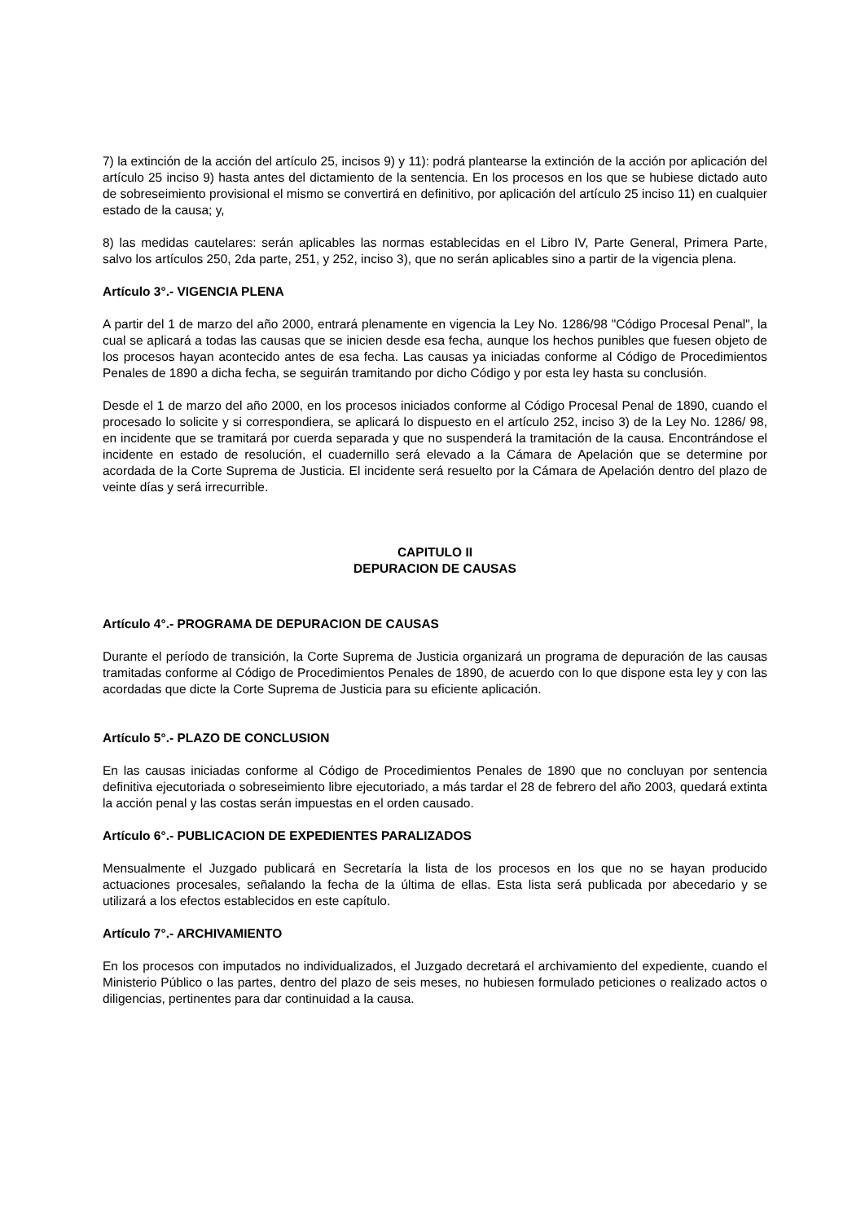7) la extinción de la acción del artículo 25, incisos 9) y 11): podrá plantearse la extinción de la acción por aplicación del artículo 25 inciso 9) hasta antes del dictamiento de la sentencia. En los procesos en los que se hubiese dictado auto de sobreseimiento provisional el mismo se convertirá en definitivo, por aplicación del artículo 25 inciso 11) en cualquier estado de la causa; y,
8) las medidas cautelares: serán aplicables las normas establecidas en el Libro IV, Parte General, Primera Parte, salvo los artículos 250, 2da parte, 251, y 252, inciso 3), que no serán aplicables sino a partir de la vigencia plena.
Artículo 3°.- VIGENCIA PLENA
A partir del 1 de marzo del año 2000, entrará plenamente en vigencia la Ley No. 1286/98 "Código Procesal Penal", la cual se aplicará a todas las causas que se inicien desde esa fecha, aunque los hechos punibles que fuesen objeto de los procesos hayan acontecido antes de esa fecha. Las causas ya iniciadas conforme al Código de Procedimientos Penales de 1890 a dicha fecha, se seguirán tramitando por dicho Código y por esta ley hasta su conclusión.
Desde el 1 de marzo del año 2000, en los procesos iniciados conforme al Código Procesal Penal de 1890, cuando el procesado lo solicite y si correspondiera, se aplicará lo dispuesto en el artículo 252, inciso 3) de la Ley No. 1286/ 98, en incidente que se tramitará por cuerda separada y que no suspenderá la tramitación de la causa. Encontrándose el incidente en estado de resolución, el cuadernillo será elevado a la Cámara de Apelación que se determine por acordada de la Corte Suprema de Justicia. El incidente será resuelto por la Cámara de Apelación dentro del plazo de veinte días y será irrecurrible.
CAPITULO II
DEPURACION DE CAUSAS
Artículo 4°.- PROGRAMA DE DEPURACION DE CAUSAS
Durante el período de transición, la Corte Suprema de Justicia organizará un programa de depuración de las causas tramitadas conforme al Código de Procedimientos Penales de 1890, de acuerdo con lo que dispone esta ley y con las acordadas que dicte la Corte Suprema de Justicia para su eficiente aplicación.
Artículo 5°.- PLAZO DE CONCLUSION
En las causas iniciadas conforme al Código de Procedimientos Penales de 1890 que no concluyan por sentencia definitiva ejecutoriada o sobreseimiento libre ejecutoriado, a más tardar el 28 de febrero del año 2003, quedará extinta la acción penal y las costas serán impuestas en el orden causado.
Artículo 6°.- PUBLICACION DE EXPEDIENTES PARALIZADOS
Mensualmente el Juzgado publicará en Secretaría la lista de los procesos en los que no se hayan producido actuaciones procesales, señalando la fecha de la última de ellas. Esta lista será publicada por abecedario y se utilizará a los efectos establecidos en este capítulo.
Artículo 7°.- ARCHIVAMIENTO
En los procesos con imputados no individualizados, el Juzgado decretará el archivamiento del expediente, cuando el Ministerio Público o las partes, dentro del plazo de seis meses, no hubiesen formulado peticiones o realizado actos o diligencias, pertinentes para dar continuidad a la causa.